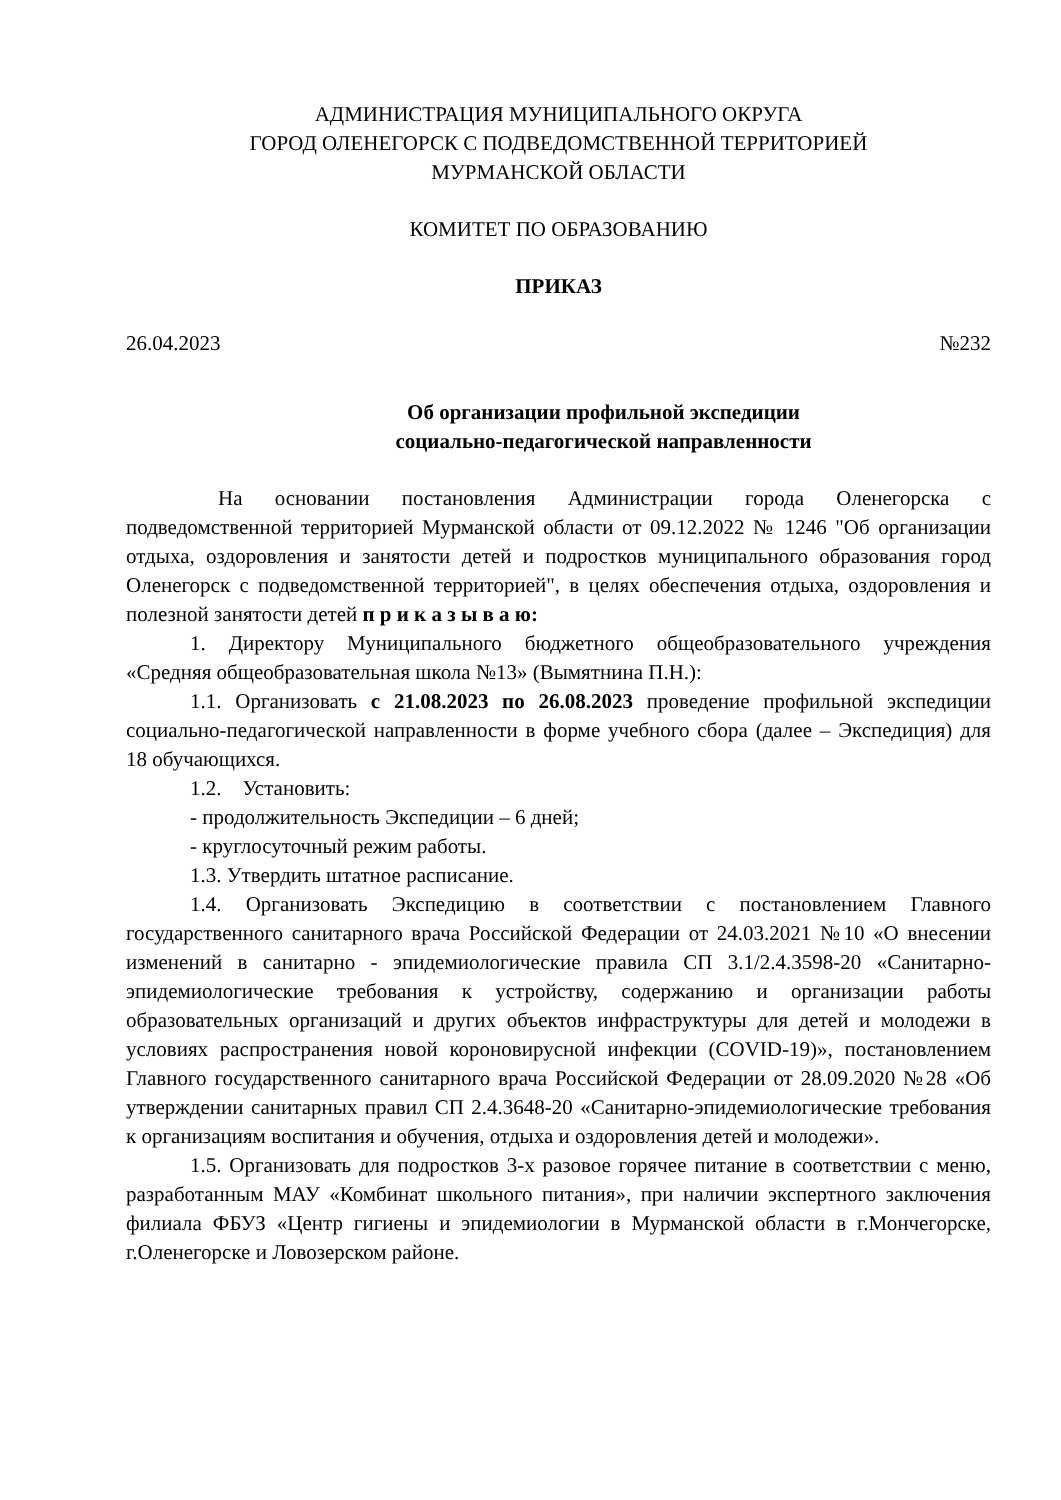АДМИНИСТРАЦИЯ МУНИЦИПАЛЬНОГО ОКРУГА
ГОРОД ОЛЕНЕГОРСК С ПОДВЕДОМСТВЕННОЙ ТЕРРИТОРИЕЙ
МУРМАНСКОЙ ОБЛАСТИ
КОМИТЕТ ПО ОБРАЗОВАНИЮ
ПРИКАЗ
26.04.2023 №232
Об организации профильной экспедиции
социально-педагогической направленности
На основании постановления Администрации города Оленегорска с подведомственной территорией Мурманской области от 09.12.2022 № 1246 "Об организации отдыха, оздоровления и занятости детей и подростков муниципального образования город Оленегорск с подведомственной территорией", в целях обеспечения отдыха, оздоровления и полезной занятости детей п р и к а з ы в а ю:
1. Директору Муниципального бюджетного общеобразовательного учреждения «Средняя общеобразовательная школа №13» (Вымятнина П.Н.):
1.1. Организовать с 21.08.2023 по 26.08.2023 проведение профильной экспедиции социально-педагогической направленности в форме учебного сбора (далее – Экспедиция) для 18 обучающихся.
1.2. Установить:
- продолжительность Экспедиции – 6 дней;
- круглосуточный режим работы.
1.3. Утвердить штатное расписание.
1.4. Организовать Экспедицию в соответствии с постановлением Главного государственного санитарного врача Российской Федерации от 24.03.2021 №10 «О внесении изменений в санитарно - эпидемиологические правила СП 3.1/2.4.3598-20 «Санитарно-эпидемиологические требования к устройству, содержанию и организации работы образовательных организаций и других объектов инфраструктуры для детей и молодежи в условиях распространения новой короновирусной инфекции (COVID-19)», постановлением Главного государственного санитарного врача Российской Федерации от 28.09.2020 №28 «Об утверждении санитарных правил СП 2.4.3648-20 «Санитарно-эпидемиологические требования к организациям воспитания и обучения, отдыха и оздоровления детей и молодежи».
1.5. Организовать для подростков 3-х разовое горячее питание в соответствии с меню, разработанным МАУ «Комбинат школьного питания», при наличии экспертного заключения филиала ФБУЗ «Центр гигиены и эпидемиологии в Мурманской области в г.Мончегорске, г.Оленегорске и Ловозерском районе.